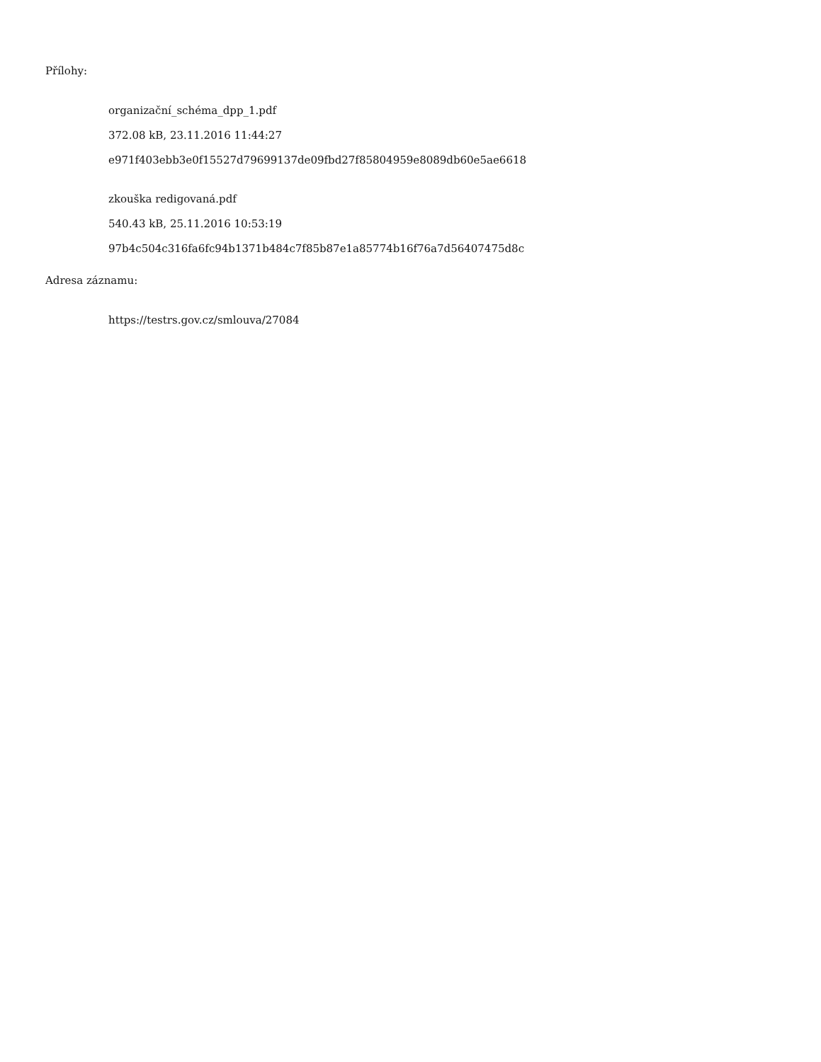Přílohy:
organizační_schéma_dpp_1.pdf
372.08 kB, 23.11.2016 11:44:27
e971f403ebb3e0f15527d79699137de09fbd27f85804959e8089db60e5ae6618
zkouška redigovaná.pdf
540.43 kB, 25.11.2016 10:53:19
97b4c504c316fa6fc94b1371b484c7f85b87e1a85774b16f76a7d56407475d8c
Adresa záznamu:
https://testrs.gov.cz/smlouva/27084